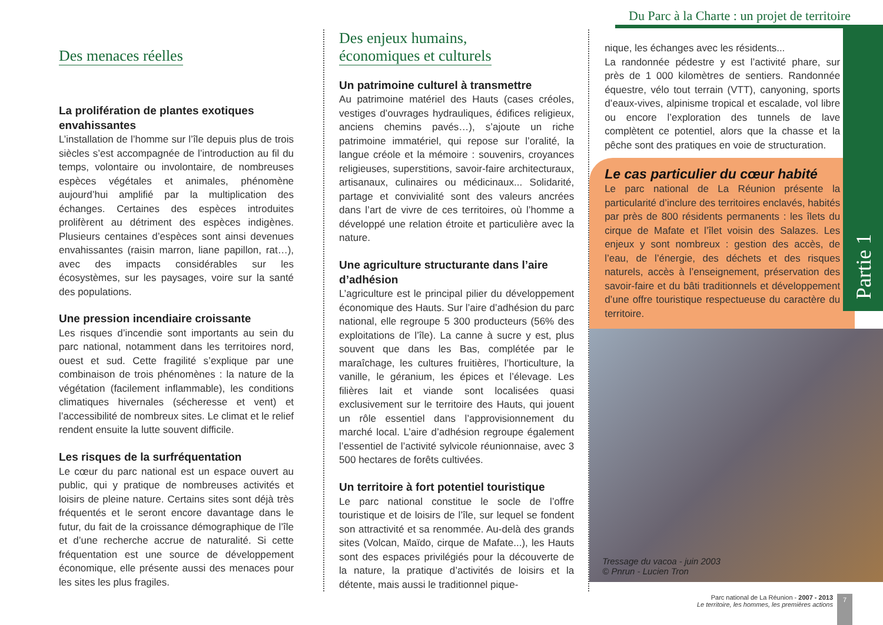Du Parc à la Charte : un projet de territoire
Partie 1
Des menaces réelles
La prolifération de plantes exotiques envahissantes
L’installation de l’homme sur l’île depuis plus de trois siècles s’est accompagnée de l’introduction au fil du temps, volontaire ou involontaire, de nombreuses espèces végétales et animales, phénomène aujourd’hui amplifié par la multiplication des échanges. Certaines des espèces introduites prolifèrent au détriment des espèces indigènes. Plusieurs centaines d’espèces sont ainsi devenues envahissantes (raisin marron, liane papillon, rat…), avec des impacts considérables sur les écosystèmes, sur les paysages, voire sur la santé des populations.
Une pression incendiaire croissante
Les risques d’incendie sont importants au sein du parc national, notamment dans les territoires nord, ouest et sud. Cette fragilité s’explique par une combinaison de trois phénomènes : la nature de la végétation (facilement inflammable), les conditions climatiques hivernales (sécheresse et vent) et l’accessibilité de nombreux sites. Le climat et le relief rendent ensuite la lutte souvent difficile.
Les risques de la surfréquentation
Le cœur du parc national est un espace ouvert au public, qui y pratique de nombreuses activités et loisirs de pleine nature. Certains sites sont déjà très fréquentés et le seront encore davantage dans le futur, du fait de la croissance démographique de l’île et d’une recherche accrue de naturalité. Si cette fréquentation est une source de développement économique, elle présente aussi des menaces pour les sites les plus fragiles.
Des enjeux humains,
économiques et culturels
Un patrimoine culturel à transmettre
Au patrimoine matériel des Hauts (cases créoles, vestiges d’ouvrages hydrauliques, édifices religieux, anciens chemins pavés…), s’ajoute un riche patrimoine immatériel, qui repose sur l’oralité, la langue créole et la mémoire : souvenirs, croyances religieuses, superstitions, savoir-faire architecturaux, artisanaux, culinaires ou médicinaux... Solidarité, partage et convivialité sont des valeurs ancrées dans l’art de vivre de ces territoires, où l’homme a développé une relation étroite et particulière avec la nature.
Une agriculture structurante dans l’aire d’adhésion
L’agriculture est le principal pilier du développement économique des Hauts. Sur l’aire d’adhésion du parc national, elle regroupe 5 300 producteurs (56% des exploitations de l’île). La canne à sucre y est, plus souvent que dans les Bas, complétée par le maraîchage, les cultures fruitières, l’horticulture, la vanille, le géranium, les épices et l’élevage. Les filières lait et viande sont localisées quasi exclusivement sur le territoire des Hauts, qui jouent un rôle essentiel dans l’approvisionnement du marché local. L’aire d’adhésion regroupe également l’essentiel de l’activité sylvicole réunionnaise, avec 3 500 hectares de forêts cultivées.
Un territoire à fort potentiel touristique
Le parc national constitue le socle de l’offre touristique et de loisirs de l’île, sur lequel se fondent son attractivité et sa renommée. Au-delà des grands sites (Volcan, Maïdo, cirque de Mafate...), les Hauts sont des espaces privilégiés pour la découverte de la nature, la pratique d’activités de loisirs et la détente, mais aussi le traditionnel pique-
nique, les échanges avec les résidents...
La randonnée pédestre y est l’activité phare, sur près de 1 000 kilomètres de sentiers. Randonnée équestre, vélo tout terrain (VTT), canyoning, sports d’eaux-vives, alpinisme tropical et escalade, vol libre ou encore l’exploration des tunnels de lave complètent ce potentiel, alors que la chasse et la pêche sont des pratiques en voie de structuration.
Le cas particulier du cœur habité
Le parc national de La Réunion présente la particularité d’inclure des territoires enclavés, habités par près de 800 résidents permanents : les îlets du cirque de Mafate et l’îlet voisin des Salazes. Les enjeux y sont nombreux : gestion des accès, de l’eau, de l’énergie, des déchets et des risques naturels, accès à l’enseignement, préservation des savoir-faire et du bâti traditionnels et développement d’une offre touristique respectueuse du caractère du territoire.
Tressage du vacoa - juin 2003
© Pnrun - Lucien Tron
Parc national de La Réunion - 2007 - 2013
Le territoire, les hommes, les premières actions
7